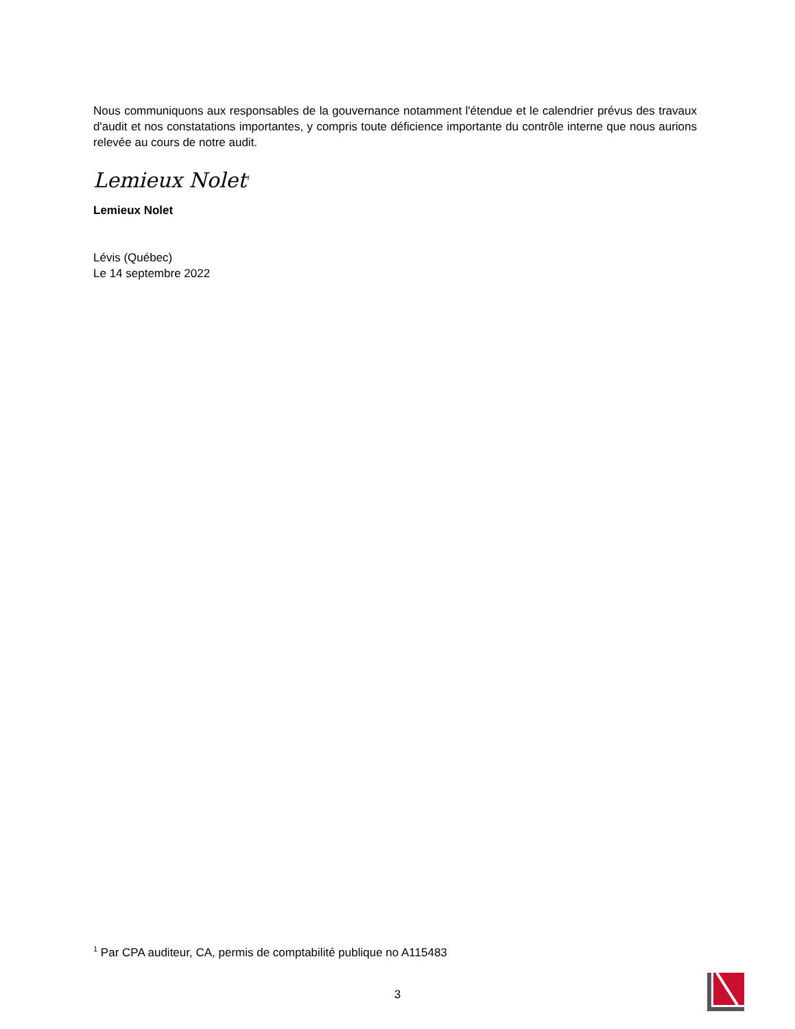Nous communiquons aux responsables de la gouvernance notamment l'étendue et le calendrier prévus des travaux d'audit et nos constatations importantes, y compris toute déficience importante du contrôle interne que nous aurions relevée au cours de notre audit.
Lemieux Nolet<sup>1</sup>
Lemieux Nolet
Lévis (Québec)
Le 14 septembre 2022
<sup>1</sup> Par CPA auditeur, CA, permis de comptabilité publique no A115483
3